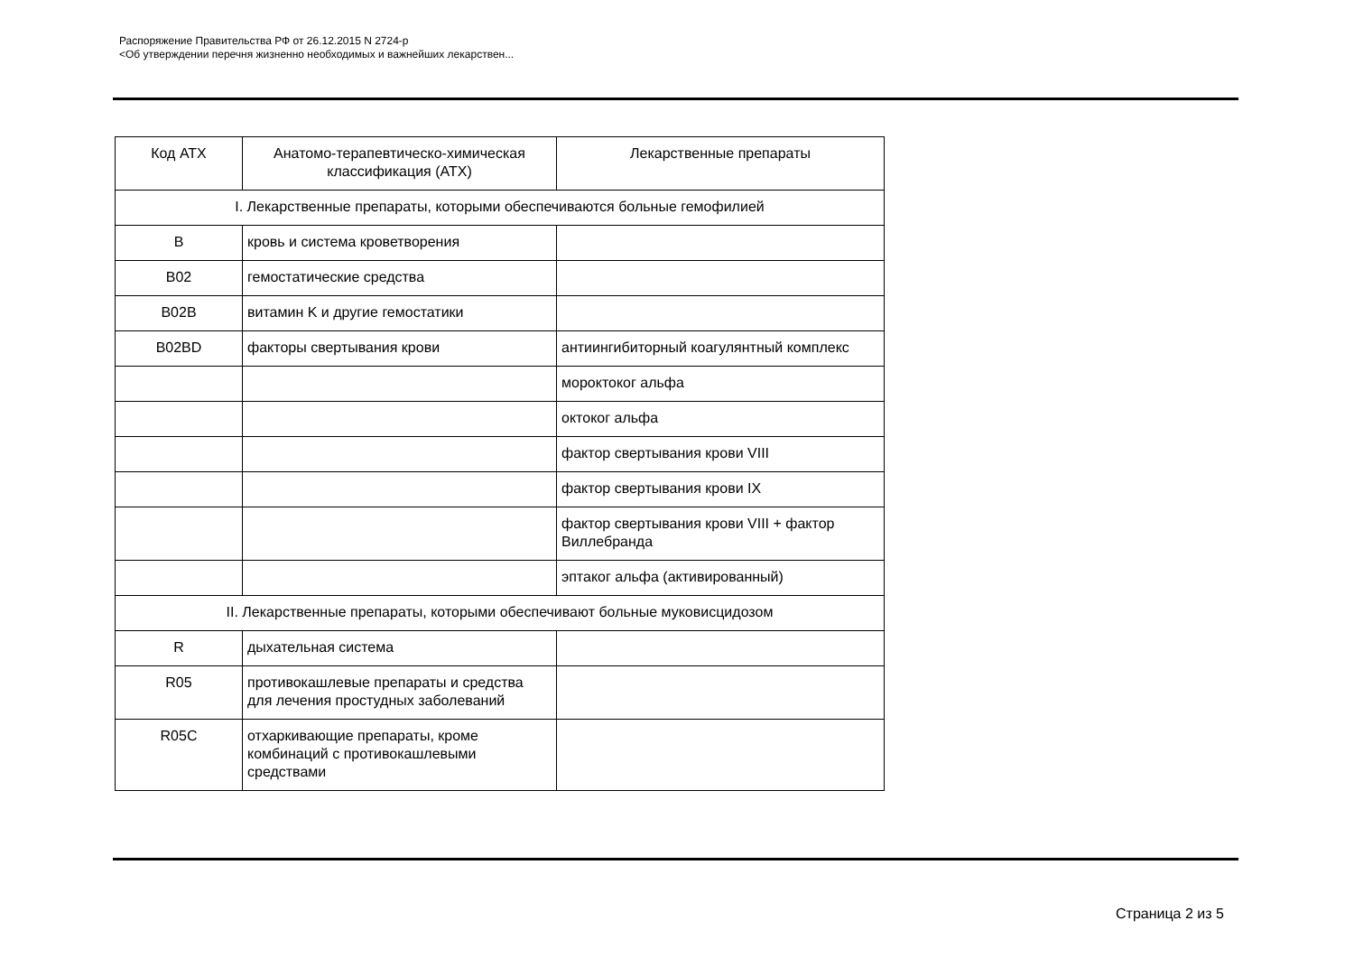Распоряжение Правительства РФ от 26.12.2015 N 2724-р
<Об утверждении перечня жизненно необходимых и важнейших лекарствен...
| Код АТХ | Анатомо-терапевтическо-химическая классификация (АТХ) | Лекарственные препараты |
| --- | --- | --- |
| I. Лекарственные препараты, которыми обеспечиваются больные гемофилией | | |
| B | кровь и система кроветворения | |
| B02 | гемостатические средства | |
| B02B | витамин K и другие гемостатики | |
| B02BD | факторы свертывания крови | антиингибиторный коагулянтный комплекс |
| | | мороктоког альфа |
| | | октоког альфа |
| | | фактор свертывания крови VIII |
| | | фактор свертывания крови IX |
| | | фактор свертывания крови VIII + фактор Виллебранда |
| | | эптаког альфа (активированный) |
| II. Лекарственные препараты, которыми обеспечивают больные муковисцидозом | | |
| R | дыхательная система | |
| R05 | противокашлевые препараты и средства для лечения простудных заболеваний | |
| R05C | отхаркивающие препараты, кроме комбинаций с противокашлевыми средствами | |
Страница 2 из 5